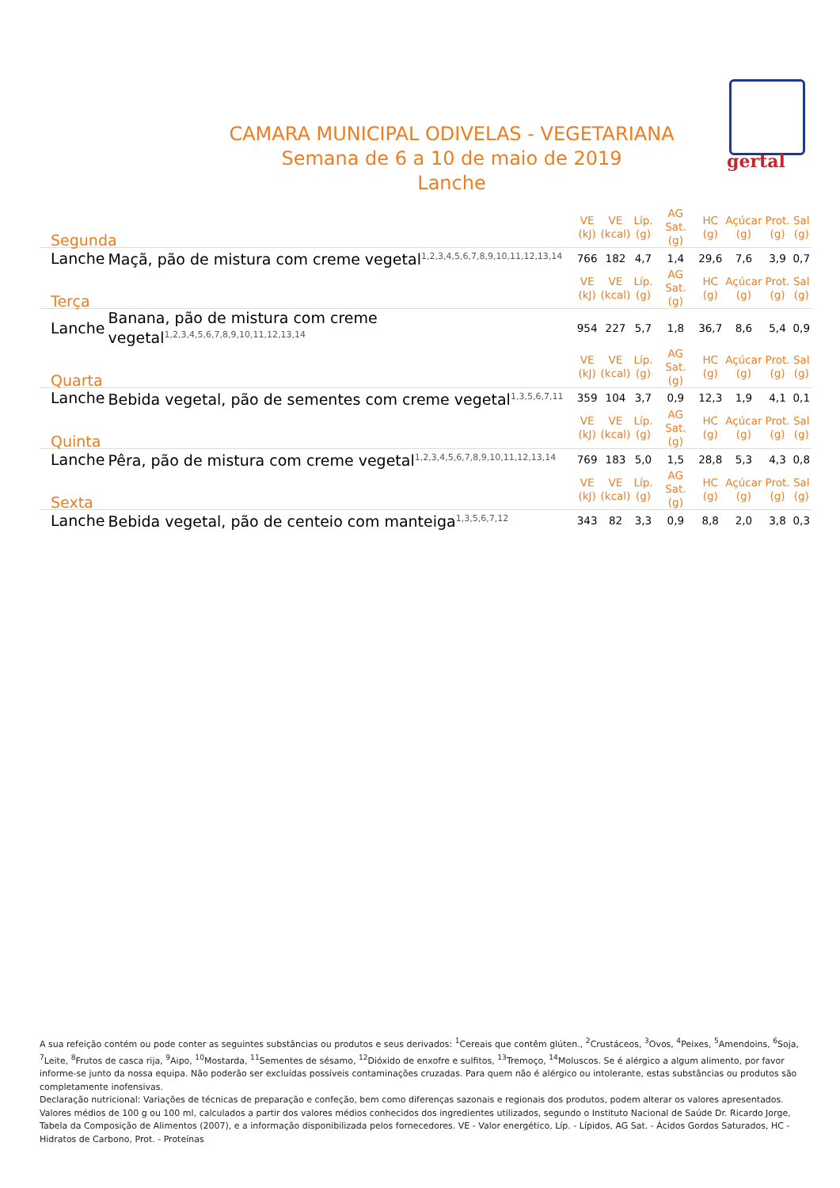gertal
CAMARA MUNICIPAL ODIVELAS - VEGETARIANA
Semana de 6 a 10 de maio de 2019
Lanche
| Segunda | | VE (kJ) | VE (kcal) | Líp. (g) | AG Sat. (g) | HC (g) | Açúcar (g) | Prot. (g) | Sal (g) |
| --- | --- | --- | --- | --- | --- | --- | --- | --- | --- |
| Lanche | Maçã, pão de mistura com creme vegetal<sup>1,2,3,4,5,6,7,8,9,10,11,12,13,14</sup> | 766 | 182 | 4,7 | 1,4 | 29,6 | 7,6 | 3,9 | 0,7 |
| Terça | | VE (kJ) | VE (kcal) | Líp. (g) | AG Sat. (g) | HC (g) | Açúcar (g) | Prot. (g) | Sal (g) |
| Lanche | Banana, pão de mistura com creme vegetal<sup>1,2,3,4,5,6,7,8,9,10,11,12,13,14</sup> | 954 | 227 | 5,7 | 1,8 | 36,7 | 8,6 | 5,4 | 0,9 |
| Quarta | | VE (kJ) | VE (kcal) | Líp. (g) | AG Sat. (g) | HC (g) | Açúcar (g) | Prot. (g) | Sal (g) |
| Lanche | Bebida vegetal, pão de sementes com creme vegetal<sup>1,3,5,6,7,11</sup> | 359 | 104 | 3,7 | 0,9 | 12,3 | 1,9 | 4,1 | 0,1 |
| Quinta | | VE (kJ) | VE (kcal) | Líp. (g) | AG Sat. (g) | HC (g) | Açúcar (g) | Prot. (g) | Sal (g) |
| Lanche | Pêra, pão de mistura com creme vegetal<sup>1,2,3,4,5,6,7,8,9,10,11,12,13,14</sup> | 769 | 183 | 5,0 | 1,5 | 28,8 | 5,3 | 4,3 | 0,8 |
| Sexta | | VE (kJ) | VE (kcal) | Líp. (g) | AG Sat. (g) | HC (g) | Açúcar (g) | Prot. (g) | Sal (g) |
| Lanche | Bebida vegetal, pão de centeio com manteiga<sup>1,3,5,6,7,12</sup> | 343 | 82 | 3,3 | 0,9 | 8,8 | 2,0 | 3,8 | 0,3 |
A sua refeição contém ou pode conter as seguintes substâncias ou produtos e seus derivados: <sup>1</sup>Cereais que contêm glúten., <sup>2</sup>Crustáceos, <sup>3</sup>Ovos, <sup>4</sup>Peixes, <sup>5</sup>Amendoins, <sup>6</sup>Soja, <sup>7</sup>Leite, <sup>8</sup>Frutos de casca rija, <sup>9</sup>Aipo, <sup>10</sup>Mostarda, <sup>11</sup>Sementes de sésamo, <sup>12</sup>Dióxido de enxofre e sulfitos, <sup>13</sup>Tremoço, <sup>14</sup>Moluscos. Se é alérgico a algum alimento, por favor informe-se junto da nossa equipa. Não poderão ser excluídas possíveis contaminações cruzadas. Para quem não é alérgico ou intolerante, estas substâncias ou produtos são completamente inofensivas.
Declaração nutricional: Variações de técnicas de preparação e confeção, bem como diferenças sazonais e regionais dos produtos, podem alterar os valores apresentados. Valores médios de 100 g ou 100 ml, calculados a partir dos valores médios conhecidos dos ingredientes utilizados, segundo o Instituto Nacional de Saúde Dr. Ricardo Jorge, Tabela da Composição de Alimentos (2007), e a informação disponibilizada pelos fornecedores. VE - Valor energético, Líp. - Lípidos, AG Sat. - Ácidos Gordos Saturados, HC - Hidratos de Carbono, Prot. - Proteínas